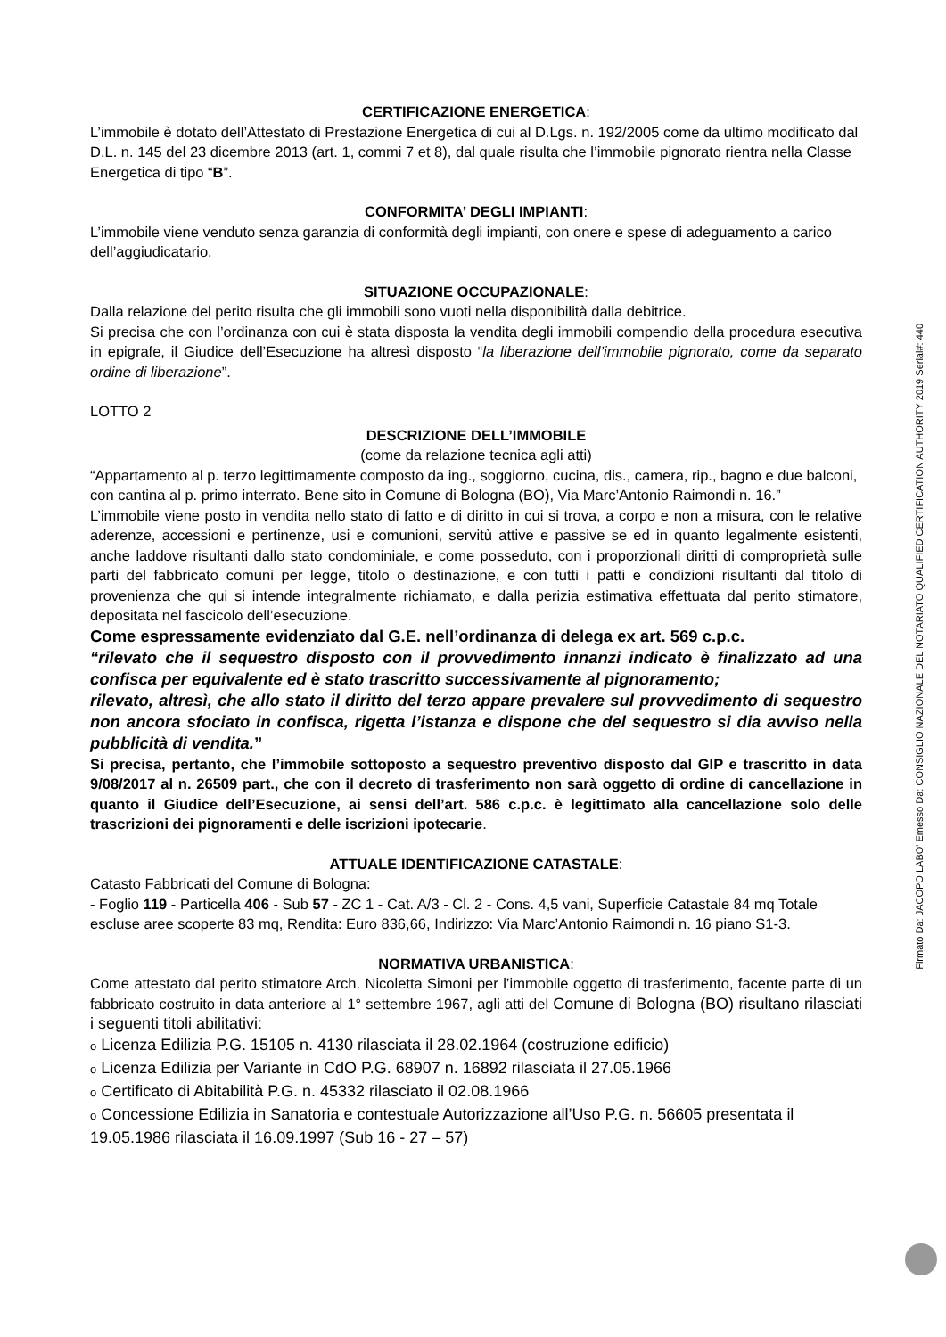CERTIFICAZIONE ENERGETICA:
L’immobile è dotato dell’Attestato di Prestazione Energetica di cui al D.Lgs. n. 192/2005 come da ultimo modificato dal D.L. n. 145 del 23 dicembre 2013 (art. 1, commi 7 et 8), dal quale risulta che l’immobile pignorato rientra nella Classe Energetica di tipo “B”.
CONFORMITA’ DEGLI IMPIANTI:
L’immobile viene venduto senza garanzia di conformità degli impianti, con onere e spese di adeguamento a carico dell’aggiudicatario.
SITUAZIONE OCCUPAZIONALE:
Dalla relazione del perito risulta che gli immobili sono vuoti nella disponibilità dalla debitrice.
Si precisa che con l’ordinanza con cui è stata disposta la vendita degli immobili compendio della procedura esecutiva in epigrafe, il Giudice dell’Esecuzione ha altresì disposto “la liberazione dell’immobile pignorato, come da separato ordine di liberazione”.
LOTTO 2
DESCRIZIONE DELL’IMMOBILE
(come da relazione tecnica agli atti)
“Appartamento al p. terzo legittimamente composto da ing., soggiorno, cucina, dis., camera, rip., bagno e due balconi, con cantina al p. primo interrato. Bene sito in Comune di Bologna (BO), Via Marc’Antonio Raimondi n. 16.”
L’immobile viene posto in vendita nello stato di fatto e di diritto in cui si trova, a corpo e non a misura, con le relative aderenze, accessioni e pertinenze, usi e comunioni, servitù attive e passive se ed in quanto legalmente esistenti, anche laddove risultanti dallo stato condominiale, e come posseduto, con i proporzionali diritti di comproprietà sulle parti del fabbricato comuni per legge, titolo o destinazione, e con tutti i patti e condizioni risultanti dal titolo di provenienza che qui si intende integralmente richiamato, e dalla perizia estimativa effettuata dal perito stimatore, depositata nel fascicolo dell’esecuzione.
Come espressamente evidenziato dal G.E. nell’ordinanza di delega ex art. 569 c.p.c.
“rilevato che il sequestro disposto con il provvedimento innanzi indicato è finalizzato ad una confisca per equivalente ed è stato trascritto successivamente al pignoramento;
rilevato, altresì, che allo stato il diritto del terzo appare prevalere sul provvedimento di sequestro non ancora sfociato in confisca, rigetta l’istanza e dispone che del sequestro si dia avviso nella pubblicità di vendita.”
Si precisa, pertanto, che l’immobile sottoposto a sequestro preventivo disposto dal GIP e trascritto in data 9/08/2017 al n. 26509 part., che con il decreto di trasferimento non sarà oggetto di ordine di cancellazione in quanto il Giudice dell’Esecuzione, ai sensi dell’art. 586 c.p.c. è legittimato alla cancellazione solo delle trascrizioni dei pignoramenti e delle iscrizioni ipotecarie.
ATTUALE IDENTIFICAZIONE CATASTALE:
Catasto Fabbricati del Comune di Bologna:
- Foglio 119 - Particella 406 - Sub 57 - ZC 1 - Cat. A/3 - Cl. 2 - Cons. 4,5 vani, Superficie Catastale 84 mq Totale escluse aree scoperte 83 mq, Rendita: Euro 836,66, Indirizzo: Via Marc’Antonio Raimondi n. 16 piano S1-3.
NORMATIVA URBANISTICA:
Come attestato dal perito stimatore Arch. Nicoletta Simoni per l’immobile oggetto di trasferimento, facente parte di un fabbricato costruito in data anteriore al 1° settembre 1967, agli atti del Comune di Bologna (BO) risultano rilasciati i seguenti titoli abilitativi:
o Licenza Edilizia P.G. 15105 n. 4130 rilasciata il 28.02.1964 (costruzione edificio)
o Licenza Edilizia per Variante in CdO P.G. 68907 n. 16892 rilasciata il 27.05.1966
o Certificato di Abitabilità P.G. n. 45332 rilasciato il 02.08.1966
o Concessione Edilizia in Sanatoria e contestuale Autorizzazione all’Uso P.G. n. 56605 presentata il 19.05.1986 rilasciata il 16.09.1997 (Sub 16 - 27 – 57)
Firmato Da: JACOPO LABO' Emesso Da: CONSIGLIO NAZIONALE DEL NOTARIATO QUALIFIED CERTIFICATION AUTHORITY 2019 Serial#: 440